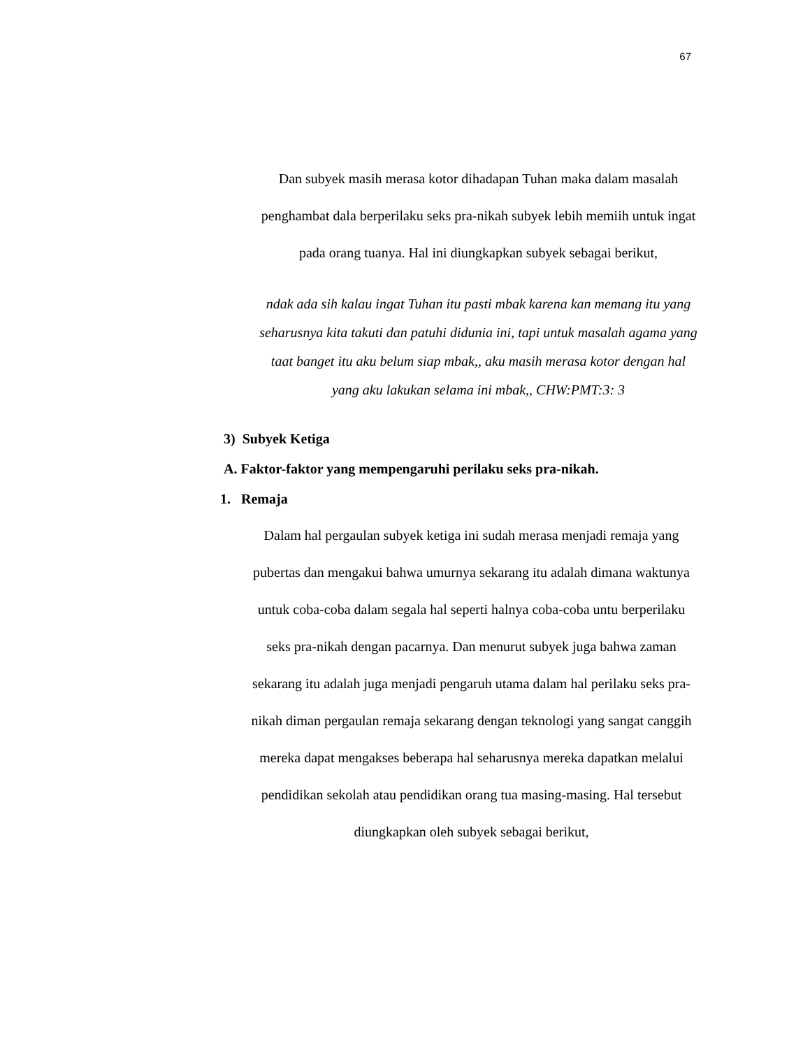67
Dan subyek masih merasa kotor dihadapan Tuhan maka dalam masalah penghambat dala berperilaku seks pra-nikah subyek lebih memiih untuk ingat pada orang tuanya. Hal ini diungkapkan subyek sebagai berikut,
ndak ada sih kalau ingat Tuhan itu pasti mbak karena kan memang itu yang seharusnya kita takuti dan patuhi didunia ini, tapi untuk masalah agama yang taat banget itu aku belum siap mbak,, aku masih merasa kotor dengan hal yang aku lakukan selama ini mbak,, CHW:PMT:3: 3
3) Subyek Ketiga
A. Faktor-faktor yang mempengaruhi perilaku seks pra-nikah.
1. Remaja
Dalam hal pergaulan subyek ketiga ini sudah merasa menjadi remaja yang pubertas dan mengakui bahwa umurnya sekarang itu adalah dimana waktunya untuk coba-coba dalam segala hal seperti halnya coba-coba untu berperilaku seks pra-nikah dengan pacarnya. Dan menurut subyek juga bahwa zaman sekarang itu adalah juga menjadi pengaruh utama dalam hal perilaku seks pra-nikah diman pergaulan remaja sekarang dengan teknologi yang sangat canggih mereka dapat mengakses beberapa hal seharusnya mereka dapatkan melalui pendidikan sekolah atau pendidikan orang tua masing-masing. Hal tersebut diungkapkan oleh subyek sebagai berikut,